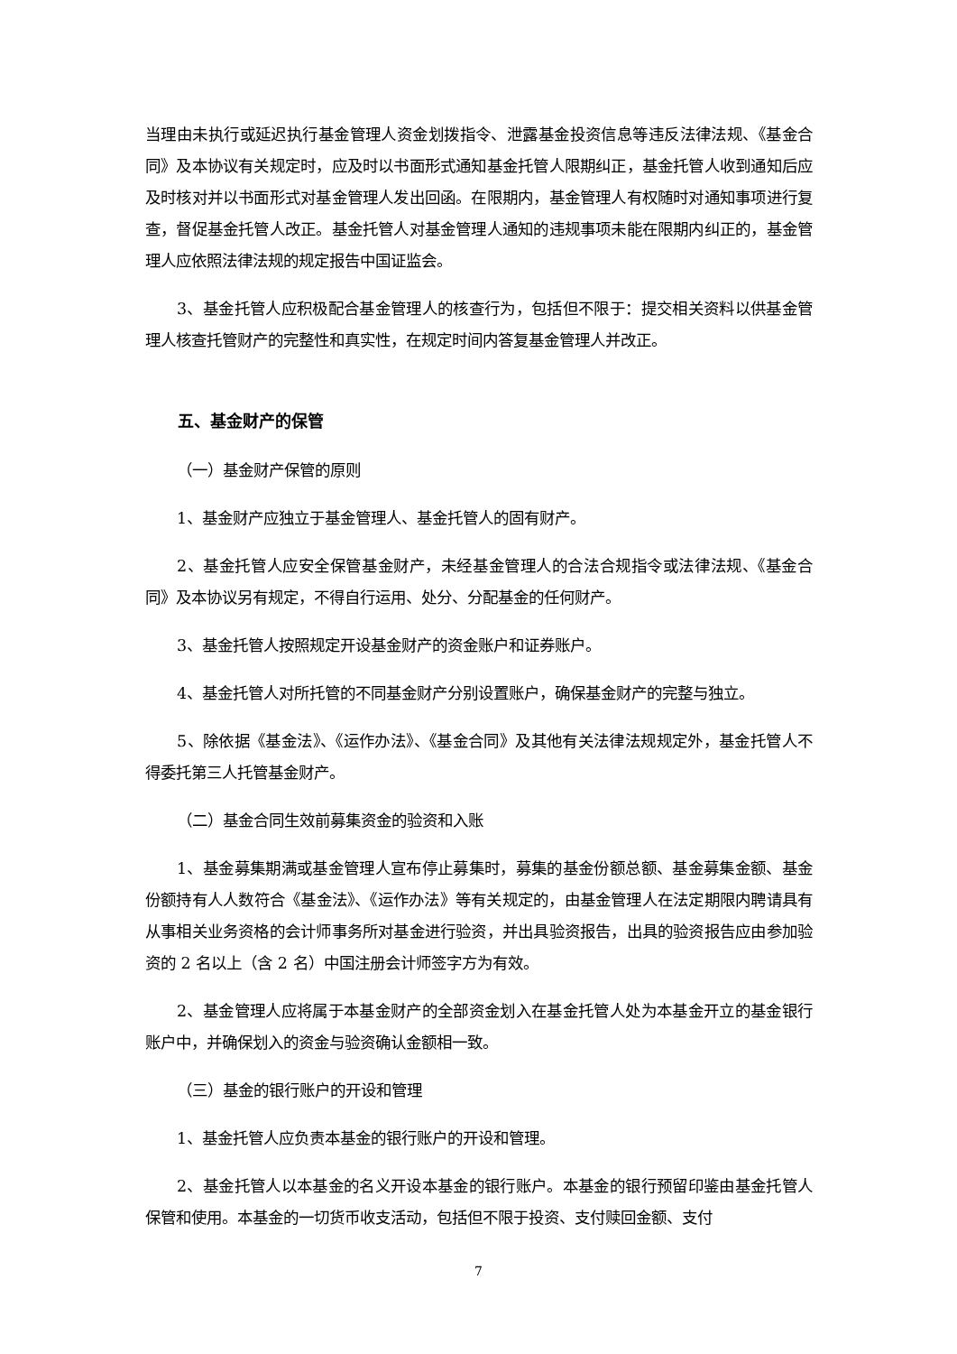当理由未执行或延迟执行基金管理人资金划拨指令、泄露基金投资信息等违反法律法规、《基金合同》及本协议有关规定时，应及时以书面形式通知基金托管人限期纠正，基金托管人收到通知后应及时核对并以书面形式对基金管理人发出回函。在限期内，基金管理人有权随时对通知事项进行复查，督促基金托管人改正。基金托管人对基金管理人通知的违规事项未能在限期内纠正的，基金管理人应依照法律法规的规定报告中国证监会。
3、基金托管人应积极配合基金管理人的核查行为，包括但不限于：提交相关资料以供基金管理人核查托管财产的完整性和真实性，在规定时间内答复基金管理人并改正。
五、基金财产的保管
（一）基金财产保管的原则
1、基金财产应独立于基金管理人、基金托管人的固有财产。
2、基金托管人应安全保管基金财产，未经基金管理人的合法合规指令或法律法规、《基金合同》及本协议另有规定，不得自行运用、处分、分配基金的任何财产。
3、基金托管人按照规定开设基金财产的资金账户和证券账户。
4、基金托管人对所托管的不同基金财产分别设置账户，确保基金财产的完整与独立。
5、除依据《基金法》、《运作办法》、《基金合同》及其他有关法律法规规定外，基金托管人不得委托第三人托管基金财产。
（二）基金合同生效前募集资金的验资和入账
1、基金募集期满或基金管理人宣布停止募集时，募集的基金份额总额、基金募集金额、基金份额持有人人数符合《基金法》、《运作办法》等有关规定的，由基金管理人在法定期限内聘请具有从事相关业务资格的会计师事务所对基金进行验资，并出具验资报告，出具的验资报告应由参加验资的 2 名以上（含 2 名）中国注册会计师签字方为有效。
2、基金管理人应将属于本基金财产的全部资金划入在基金托管人处为本基金开立的基金银行账户中，并确保划入的资金与验资确认金额相一致。
（三）基金的银行账户的开设和管理
1、基金托管人应负责本基金的银行账户的开设和管理。
2、基金托管人以本基金的名义开设本基金的银行账户。本基金的银行预留印鉴由基金托管人保管和使用。本基金的一切货币收支活动，包括但不限于投资、支付赎回金额、支付
7